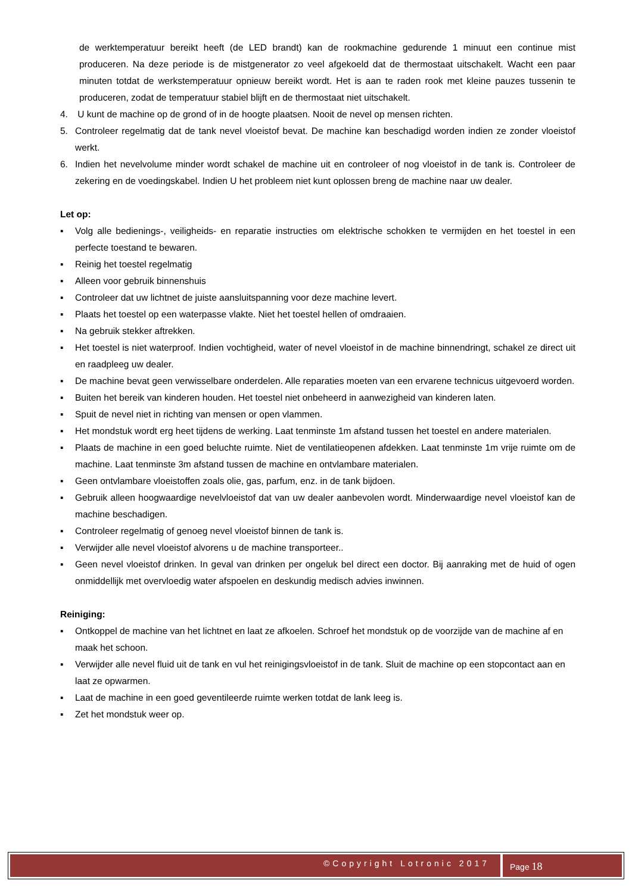de werktemperatuur bereikt heeft (de LED brandt) kan de rookmachine gedurende 1 minuut een continue mist produceren. Na deze periode is de mistgenerator zo veel afgekoeld dat de thermostaat uitschakelt. Wacht een paar minuten totdat de werkstemperatuur opnieuw bereikt wordt. Het is aan te raden rook met kleine pauzes tussenin te produceren, zodat de temperatuur stabiel blijft en de thermostaat niet uitschakelt.
4. U kunt de machine op de grond of in de hoogte plaatsen. Nooit de nevel op mensen richten.
5. Controleer regelmatig dat de tank nevel vloeistof bevat. De machine kan beschadigd worden indien ze zonder vloeistof werkt.
6. Indien het nevelvolume minder wordt schakel de machine uit en controleer of nog vloeistof in de tank is. Controleer de zekering en de voedingskabel. Indien U het probleem niet kunt oplossen breng de machine naar uw dealer.
Let op:
▪ Volg alle bedienings-, veiligheids- en reparatie instructies om elektrische schokken te vermijden en het toestel in een perfecte toestand te bewaren.
▪ Reinig het toestel regelmatig
▪ Alleen voor gebruik binnenshuis
▪ Controleer dat uw lichtnet de juiste aansluitspanning voor deze machine levert.
▪ Plaats het toestel op een waterpasse vlakte. Niet het toestel hellen of omdraaien.
▪ Na gebruik stekker aftrekken.
▪ Het toestel is niet waterproof. Indien vochtigheid, water of nevel vloeistof in de machine binnendringt, schakel ze direct uit en raadpleeg uw dealer.
▪ De machine bevat geen verwisselbare onderdelen. Alle reparaties moeten van een ervarene technicus uitgevoerd worden.
▪ Buiten het bereik van kinderen houden. Het toestel niet onbeheerd in aanwezigheid van kinderen laten.
▪ Spuit de nevel niet in richting van mensen or open vlammen.
▪ Het mondstuk wordt erg heet tijdens de werking. Laat tenminste 1m afstand tussen het toestel en andere materialen.
▪ Plaats de machine in een goed beluchte ruimte. Niet de ventilatieopenen afdekken. Laat tenminste 1m vrije ruimte om de machine. Laat tenminste 3m afstand tussen de machine en ontvlambare materialen.
▪ Geen ontvlambare vloeistoffen zoals olie, gas, parfum, enz. in de tank bijdoen.
▪ Gebruik alleen hoogwaardige nevelvloeistof dat van uw dealer aanbevolen wordt. Minderwaardige nevel vloeistof kan de machine beschadigen.
▪ Controleer regelmatig of genoeg nevel vloeistof binnen de tank is.
▪ Verwijder alle nevel vloeistof alvorens u de machine transporteer..
▪ Geen nevel vloeistof drinken. In geval van drinken per ongeluk bel direct een doctor. Bij aanraking met de huid of ogen onmiddellijk met overvloedig water afspoelen en deskundig medisch advies inwinnen.
Reiniging:
▪ Ontkoppel de machine van het lichtnet en laat ze afkoelen. Schroef het mondstuk op de voorzijde van de machine af en maak het schoon.
▪ Verwijder alle nevel fluid uit de tank en vul het reinigingsvloeistof in de tank. Sluit de machine op een stopcontact aan en laat ze opwarmen.
▪ Laat de machine in een goed geventileerde ruimte werken totdat de lank leeg is.
▪ Zet het mondstuk weer op.
©Copyright Lotronic 2017
Page 18